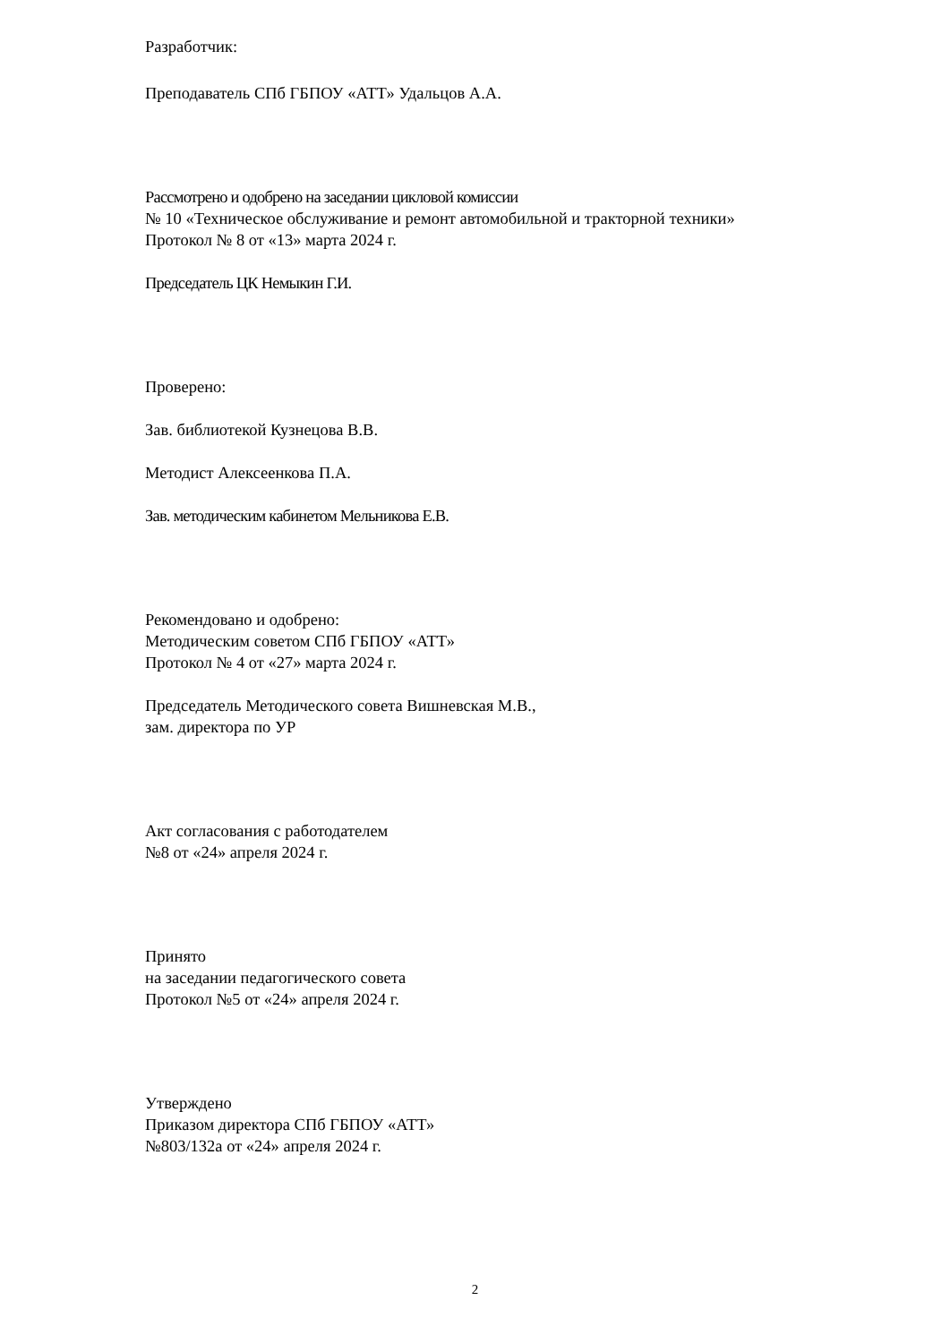Разработчик:
Преподаватель СПб ГБПОУ «АТТ» Удальцов А.А.
Рассмотрено и одобрено на заседании цикловой комиссии
№ 10 «Техническое обслуживание и ремонт автомобильной и тракторной техники»
Протокол № 8 от «13» марта 2024 г.
Председатель ЦК Немыкин Г.И.
Проверено:
Зав. библиотекой Кузнецова В.В.
Методист Алексеенкова П.А.
Зав. методическим кабинетом Мельникова Е.В.
Рекомендовано и одобрено:
Методическим советом СПб ГБПОУ «АТТ»
Протокол № 4 от «27» марта 2024 г.
Председатель Методического совета Вишневская М.В.,
зам. директора по УР
Акт согласования с работодателем
№8 от «24» апреля 2024 г.
Принято
на заседании педагогического совета
Протокол №5 от «24» апреля 2024 г.
Утверждено
Приказом директора СПб ГБПОУ «АТТ»
№803/132а от «24» апреля 2024 г.
2